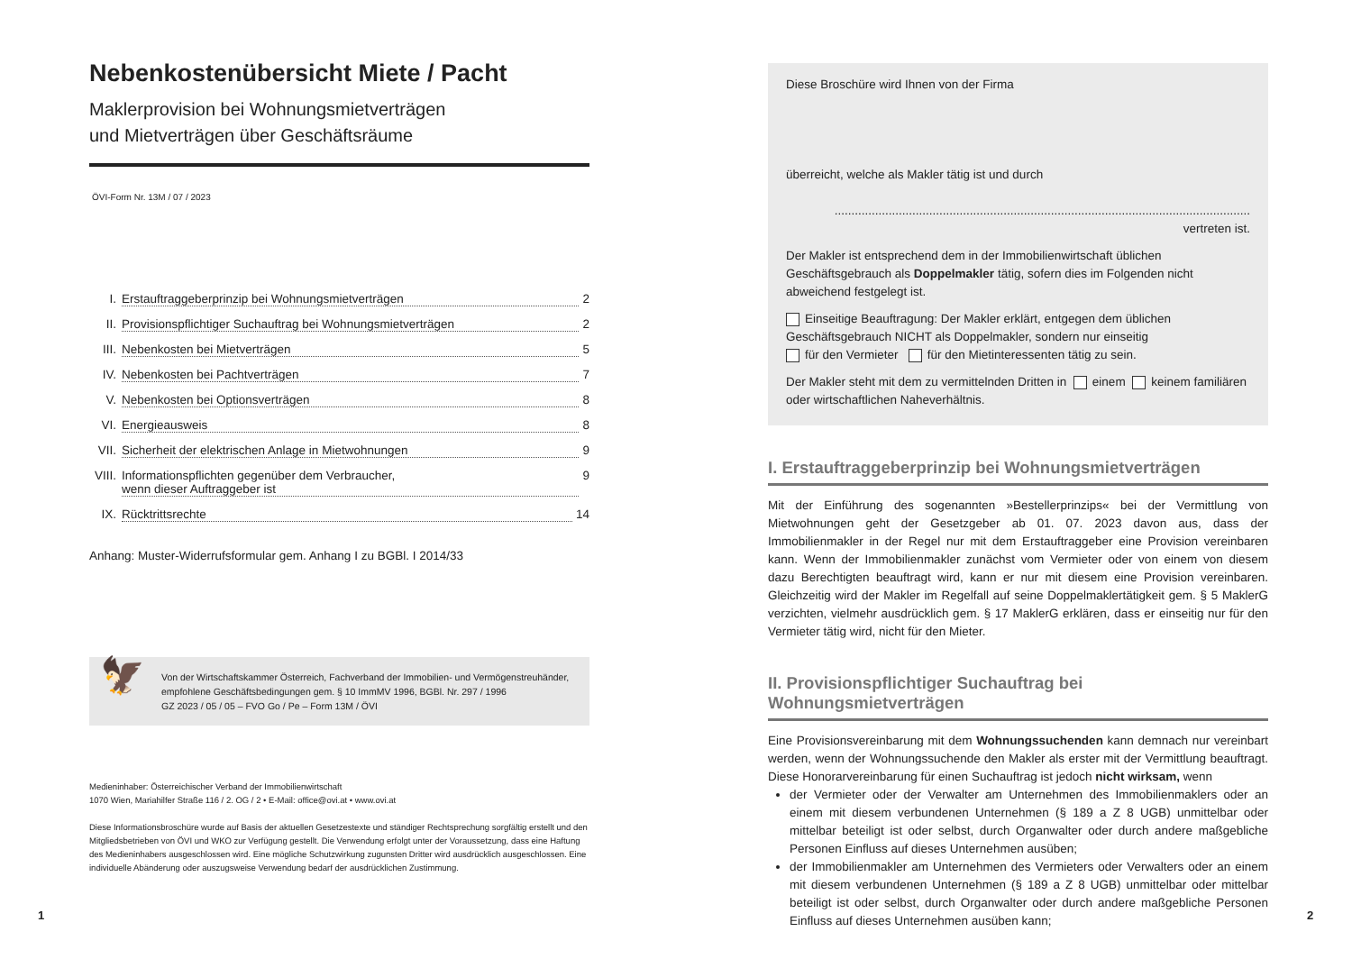Nebenkostenübersicht Miete / Pacht
Maklerprovision bei Wohnungsmietverträgen
und Mietverträgen über Geschäftsräume
ÖVI-Form Nr. 13M / 07 / 2023
I. Erstauftraggeberprinzip bei Wohnungsmietverträgen 2
II. Provisionspflichtiger Suchauftrag bei Wohnungsmietverträgen 2
III. Nebenkosten bei Mietverträgen 5
IV. Nebenkosten bei Pachtverträgen 7
V. Nebenkosten bei Optionsverträgen 8
VI. Energieausweis 8
VII. Sicherheit der elektrischen Anlage in Mietwohnungen 9
VIII. Informationspflichten gegenüber dem Verbraucher,
wenn dieser Auftraggeber ist 9
IX. Rücktrittsrechte 14
Anhang: Muster-Widerrufsformular gem. Anhang I zu BGBl. I 2014/33
🦅 Von der Wirtschaftskammer Österreich, Fachverband der Immobilien- und Vermögenstreuhänder, empfohlene Geschäftsbedingungen gem. § 10 ImmMV 1996, BGBl. Nr. 297 / 1996
GZ 2023 / 05 / 05 – FVO Go / Pe – Form 13M / ÖVI
Medieninhaber: Österreichischer Verband der Immobilienwirtschaft
1070 Wien, Mariahilfer Straße 116 / 2. OG / 2 • E-Mail: office@ovi.at • www.ovi.at
Diese Informationsbroschüre wurde auf Basis der aktuellen Gesetzestexte und ständiger Rechtsprechung sorgfältig erstellt und den Mitgliedsbetrieben von ÖVI und WKO zur Verfügung gestellt. Die Verwendung erfolgt unter der Voraussetzung, dass eine Haftung des Medieninhabers ausgeschlossen wird. Eine mögliche Schutzwirkung zugunsten Dritter wird ausdrücklich ausgeschlossen. Eine individuelle Abänderung oder auszugsweise Verwendung bedarf der ausdrücklichen Zustimmung.
1
Diese Broschüre wird Ihnen von der Firma
überreicht, welche als Makler tätig ist und durch
........................................................................................................................... vertreten ist.
Der Makler ist entsprechend dem in der Immobilienwirtschaft üblichen Geschäftsgebrauch als Doppelmakler tätig, sofern dies im Folgenden nicht abweichend festgelegt ist.
Einseitige Beauftragung: Der Makler erklärt, entgegen dem üblichen Geschäftsgebrauch NICHT als Doppelmakler, sondern nur einseitig
für den Vermieter für den Mietinteressenten tätig zu sein.
Der Makler steht mit dem zu vermittelnden Dritten in einem keinem familiären oder wirtschaftlichen Naheverhältnis.
I. Erstauftraggeberprinzip bei Wohnungsmietverträgen
Mit der Einführung des sogenannten »Bestellerprinzips« bei der Vermittlung von Mietwohnungen geht der Gesetzgeber ab 01. 07. 2023 davon aus, dass der Immobilienmakler in der Regel nur mit dem Erstauftraggeber eine Provision vereinbaren kann. Wenn der Immobilienmakler zunächst vom Vermieter oder von einem von diesem dazu Berechtigten beauftragt wird, kann er nur mit diesem eine Provision vereinbaren. Gleichzeitig wird der Makler im Regelfall auf seine Doppelmaklertätigkeit gem. § 5 MaklerG verzichten, vielmehr ausdrücklich gem. § 17 MaklerG erklären, dass er einseitig nur für den Vermieter tätig wird, nicht für den Mieter.
II. Provisionspflichtiger Suchauftrag bei Wohnungsmietverträgen
Eine Provisionsvereinbarung mit dem Wohnungssuchenden kann demnach nur vereinbart werden, wenn der Wohnungssuchende den Makler als erster mit der Vermittlung beauftragt. Diese Honorarvereinbarung für einen Suchauftrag ist jedoch nicht wirksam, wenn
der Vermieter oder der Verwalter am Unternehmen des Immobilienmaklers oder an einem mit diesem verbundenen Unternehmen (§ 189 a Z 8 UGB) unmittelbar oder mittelbar beteiligt ist oder selbst, durch Organwalter oder durch andere maßgebliche Personen Einfluss auf dieses Unternehmen ausüben;
der Immobilienmakler am Unternehmen des Vermieters oder Verwalters oder an einem mit diesem verbundenen Unternehmen (§ 189 a Z 8 UGB) unmittelbar oder mittelbar beteiligt ist oder selbst, durch Organwalter oder durch andere maßgebliche Personen Einfluss auf dieses Unternehmen ausüben kann;
2